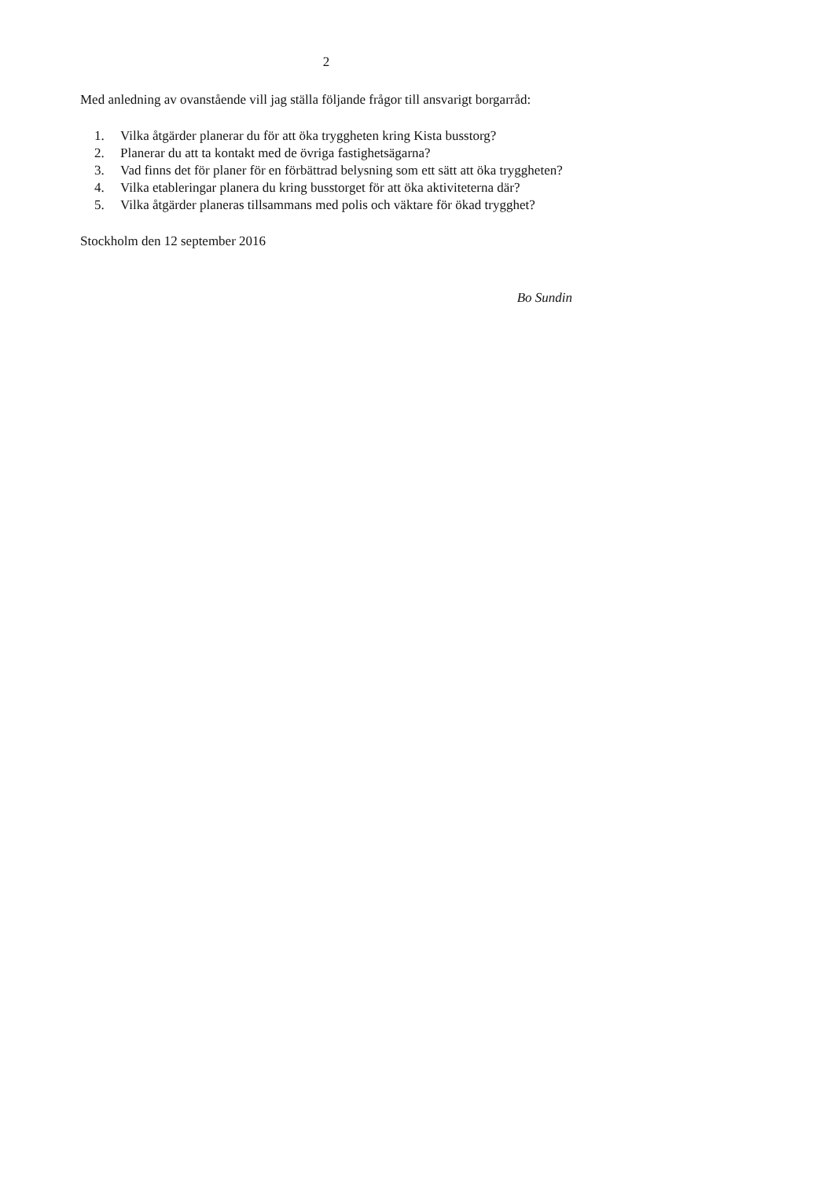2
Med anledning av ovanstående vill jag ställa följande frågor till ansvarigt borgarråd:
1. Vilka åtgärder planerar du för att öka tryggheten kring Kista busstorg?
2. Planerar du att ta kontakt med de övriga fastighetsägarna?
3. Vad finns det för planer för en förbättrad belysning som ett sätt att öka tryggheten?
4. Vilka etableringar planera du kring busstorget för att öka aktiviteterna där?
5. Vilka åtgärder planeras tillsammans med polis och väktare för ökad trygghet?
Stockholm den 12 september 2016
Bo Sundin